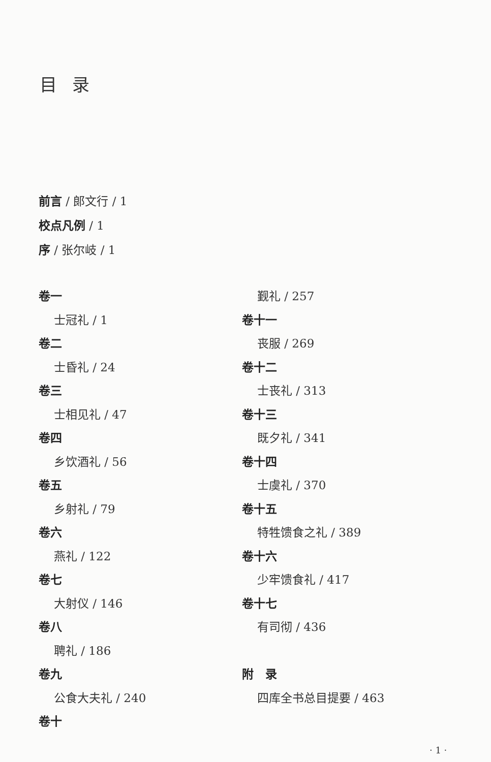目录
前言 / 郎文行 / 1
校点凡例 / 1
序 / 张尔岐 / 1
卷一
士冠礼 / 1
卷二
士昏礼 / 24
卷三
士相见礼 / 47
卷四
乡饮酒礼 / 56
卷五
乡射礼 / 79
卷六
燕礼 / 122
卷七
大射仪 / 146
卷八
聘礼 / 186
卷九
公食大夫礼 / 240
卷十
觐礼 / 257
卷十一
丧服 / 269
卷十二
士丧礼 / 313
卷十三
既夕礼 / 341
卷十四
士虞礼 / 370
卷十五
特牲馈食之礼 / 389
卷十六
少牢馈食礼 / 417
卷十七
有司彻 / 436
附　录
四库全书总目提要 / 463
· 1 ·